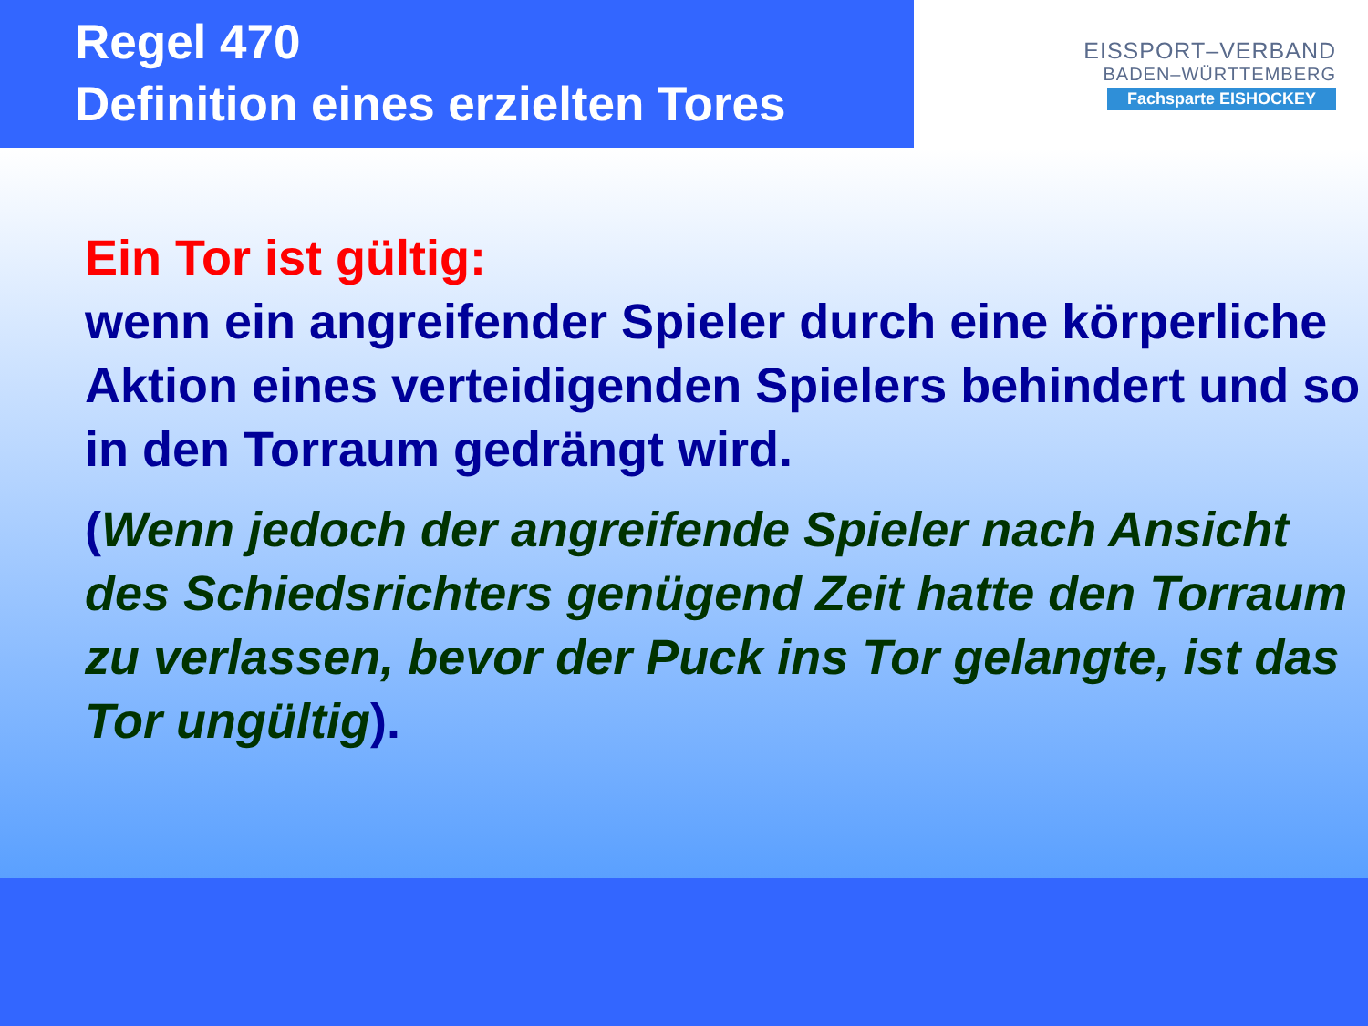Regel 470
Definition eines erzielten Tores
EISSPORT–VERBAND
BADEN–WÜRTTEMBERG
Fachsparte EISHOCKEY
Ein Tor ist gültig:
wenn ein angreifender Spieler durch eine körperliche Aktion eines verteidigenden Spielers behindert und so in den Torraum gedrängt wird.
(Wenn jedoch der angreifende Spieler nach Ansicht des Schiedsrichters genügend Zeit hatte den Torraum zu verlassen, bevor der Puck ins Tor gelangte, ist das Tor ungültig).